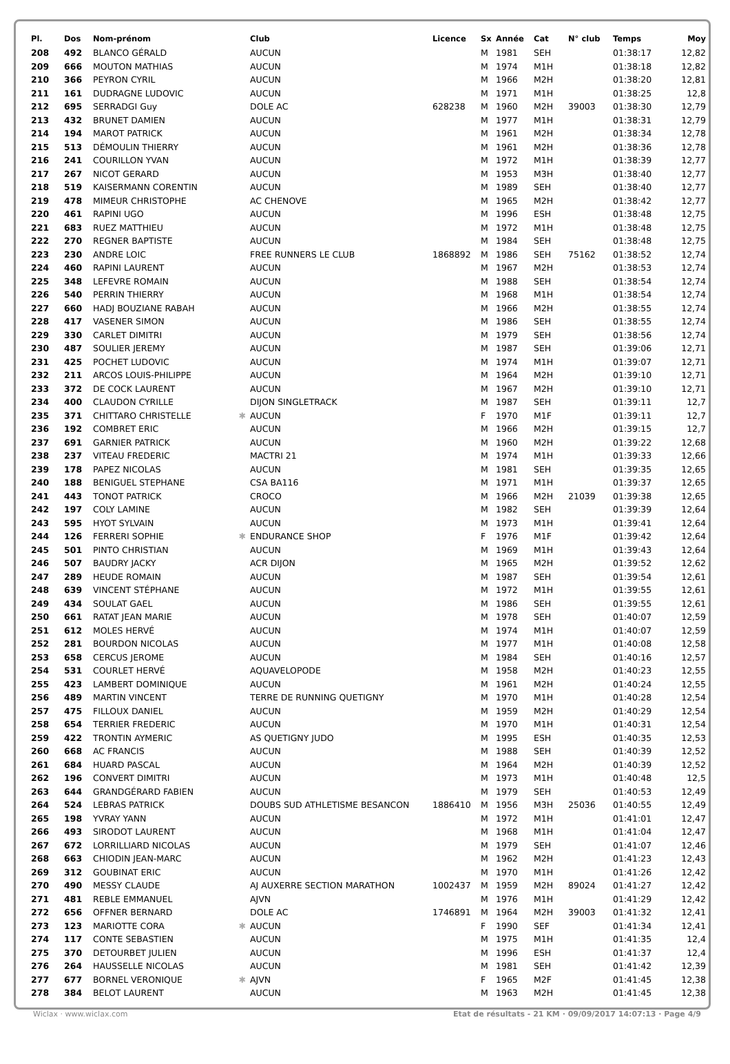| Pl. | Dos | Nom-prénom | | Club | Licence | Sx | Année | Cat | N° club | Temps | Moy |
| --- | --- | --- | --- | --- | --- | --- | --- | --- | --- | --- | --- |
| 208 | 492 | BLANCO GÉRALD | | AUCUN | | M | 1981 | SEH | | 01:38:17 | 12,82 |
| 209 | 666 | MOUTON MATHIAS | | AUCUN | | M | 1974 | M1H | | 01:38:18 | 12,82 |
| 210 | 366 | PEYRON CYRIL | | AUCUN | | M | 1966 | M2H | | 01:38:20 | 12,81 |
| 211 | 161 | DUDRAGNE LUDOVIC | | AUCUN | | M | 1971 | M1H | | 01:38:25 | 12,8 |
| 212 | 695 | SERRADGI Guy | | DOLE AC | 628238 | M | 1960 | M2H | 39003 | 01:38:30 | 12,79 |
| 213 | 432 | BRUNET DAMIEN | | AUCUN | | M | 1977 | M1H | | 01:38:31 | 12,79 |
| 214 | 194 | MAROT PATRICK | | AUCUN | | M | 1961 | M2H | | 01:38:34 | 12,78 |
| 215 | 513 | DÉMOULIN THIERRY | | AUCUN | | M | 1961 | M2H | | 01:38:36 | 12,78 |
| 216 | 241 | COURILLON YVAN | | AUCUN | | M | 1972 | M1H | | 01:38:39 | 12,77 |
| 217 | 267 | NICOT GERARD | | AUCUN | | M | 1953 | M3H | | 01:38:40 | 12,77 |
| 218 | 519 | KAISERMANN CORENTIN | | AUCUN | | M | 1989 | SEH | | 01:38:40 | 12,77 |
| 219 | 478 | MIMEUR CHRISTOPHE | | AC CHENOVE | | M | 1965 | M2H | | 01:38:42 | 12,77 |
| 220 | 461 | RAPINI UGO | | AUCUN | | M | 1996 | ESH | | 01:38:48 | 12,75 |
| 221 | 683 | RUEZ MATTHIEU | | AUCUN | | M | 1972 | M1H | | 01:38:48 | 12,75 |
| 222 | 270 | REGNER BAPTISTE | | AUCUN | | M | 1984 | SEH | | 01:38:48 | 12,75 |
| 223 | 230 | ANDRE LOIC | | FREE RUNNERS LE CLUB | 1868892 | M | 1986 | SEH | 75162 | 01:38:52 | 12,74 |
| 224 | 460 | RAPINI LAURENT | | AUCUN | | M | 1967 | M2H | | 01:38:53 | 12,74 |
| 225 | 348 | LEFEVRE ROMAIN | | AUCUN | | M | 1988 | SEH | | 01:38:54 | 12,74 |
| 226 | 540 | PERRIN THIERRY | | AUCUN | | M | 1968 | M1H | | 01:38:54 | 12,74 |
| 227 | 660 | HADJ BOUZIANE RABAH | | AUCUN | | M | 1966 | M2H | | 01:38:55 | 12,74 |
| 228 | 417 | VASENER SIMON | | AUCUN | | M | 1986 | SEH | | 01:38:55 | 12,74 |
| 229 | 330 | CARLET DIMITRI | | AUCUN | | M | 1979 | SEH | | 01:38:56 | 12,74 |
| 230 | 487 | SOULIER JEREMY | | AUCUN | | M | 1987 | SEH | | 01:39:06 | 12,71 |
| 231 | 425 | POCHET LUDOVIC | | AUCUN | | M | 1974 | M1H | | 01:39:07 | 12,71 |
| 232 | 211 | ARCOS LOUIS-PHILIPPE | | AUCUN | | M | 1964 | M2H | | 01:39:10 | 12,71 |
| 233 | 372 | DE COCK LAURENT | | AUCUN | | M | 1967 | M2H | | 01:39:10 | 12,71 |
| 234 | 400 | CLAUDON CYRILLE | | DIJON SINGLETRACK | | M | 1987 | SEH | | 01:39:11 | 12,7 |
| 235 | 371 | CHITTARO CHRISTELLE | ✱ | AUCUN | | F | 1970 | M1F | | 01:39:11 | 12,7 |
| 236 | 192 | COMBRET ERIC | | AUCUN | | M | 1966 | M2H | | 01:39:15 | 12,7 |
| 237 | 691 | GARNIER PATRICK | | AUCUN | | M | 1960 | M2H | | 01:39:22 | 12,68 |
| 238 | 237 | VITEAU FREDERIC | | MACTRI 21 | | M | 1974 | M1H | | 01:39:33 | 12,66 |
| 239 | 178 | PAPEZ NICOLAS | | AUCUN | | M | 1981 | SEH | | 01:39:35 | 12,65 |
| 240 | 188 | BENIGUEL STEPHANE | | CSA BA116 | | M | 1971 | M1H | | 01:39:37 | 12,65 |
| 241 | 443 | TONOT PATRICK | | CROCO | | M | 1966 | M2H | 21039 | 01:39:38 | 12,65 |
| 242 | 197 | COLY LAMINE | | AUCUN | | M | 1982 | SEH | | 01:39:39 | 12,64 |
| 243 | 595 | HYOT SYLVAIN | | AUCUN | | M | 1973 | M1H | | 01:39:41 | 12,64 |
| 244 | 126 | FERRERI SOPHIE | ✱ | ENDURANCE SHOP | | F | 1976 | M1F | | 01:39:42 | 12,64 |
| 245 | 501 | PINTO CHRISTIAN | | AUCUN | | M | 1969 | M1H | | 01:39:43 | 12,64 |
| 246 | 507 | BAUDRY JACKY | | ACR DIJON | | M | 1965 | M2H | | 01:39:52 | 12,62 |
| 247 | 289 | HEUDE ROMAIN | | AUCUN | | M | 1987 | SEH | | 01:39:54 | 12,61 |
| 248 | 639 | VINCENT STÉPHANE | | AUCUN | | M | 1972 | M1H | | 01:39:55 | 12,61 |
| 249 | 434 | SOULAT GAEL | | AUCUN | | M | 1986 | SEH | | 01:39:55 | 12,61 |
| 250 | 661 | RATAT JEAN MARIE | | AUCUN | | M | 1978 | SEH | | 01:40:07 | 12,59 |
| 251 | 612 | MOLES HERVÉ | | AUCUN | | M | 1974 | M1H | | 01:40:07 | 12,59 |
| 252 | 281 | BOURDON NICOLAS | | AUCUN | | M | 1977 | M1H | | 01:40:08 | 12,58 |
| 253 | 658 | CERCUS JEROME | | AUCUN | | M | 1984 | SEH | | 01:40:16 | 12,57 |
| 254 | 531 | COURLET HERVÉ | | AQUAVELOPODE | | M | 1958 | M2H | | 01:40:23 | 12,55 |
| 255 | 423 | LAMBERT DOMINIQUE | | AUCUN | | M | 1961 | M2H | | 01:40:24 | 12,55 |
| 256 | 489 | MARTIN VINCENT | | TERRE DE RUNNING QUETIGNY | | M | 1970 | M1H | | 01:40:28 | 12,54 |
| 257 | 475 | FILLOUX DANIEL | | AUCUN | | M | 1959 | M2H | | 01:40:29 | 12,54 |
| 258 | 654 | TERRIER FREDERIC | | AUCUN | | M | 1970 | M1H | | 01:40:31 | 12,54 |
| 259 | 422 | TRONTIN AYMERIC | | AS QUETIGNY JUDO | | M | 1995 | ESH | | 01:40:35 | 12,53 |
| 260 | 668 | AC FRANCIS | | AUCUN | | M | 1988 | SEH | | 01:40:39 | 12,52 |
| 261 | 684 | HUARD PASCAL | | AUCUN | | M | 1964 | M2H | | 01:40:39 | 12,52 |
| 262 | 196 | CONVERT DIMITRI | | AUCUN | | M | 1973 | M1H | | 01:40:48 | 12,5 |
| 263 | 644 | GRANDGÉRARD FABIEN | | AUCUN | | M | 1979 | SEH | | 01:40:53 | 12,49 |
| 264 | 524 | LEBRAS PATRICK | | DOUBS SUD ATHLETISME BESANCON | 1886410 | M | 1956 | M3H | 25036 | 01:40:55 | 12,49 |
| 265 | 198 | YVRAY YANN | | AUCUN | | M | 1972 | M1H | | 01:41:01 | 12,47 |
| 266 | 493 | SIRODOT LAURENT | | AUCUN | | M | 1968 | M1H | | 01:41:04 | 12,47 |
| 267 | 672 | LORRILLIARD NICOLAS | | AUCUN | | M | 1979 | SEH | | 01:41:07 | 12,46 |
| 268 | 663 | CHIODIN JEAN-MARC | | AUCUN | | M | 1962 | M2H | | 01:41:23 | 12,43 |
| 269 | 312 | GOUBINAT ERIC | | AUCUN | | M | 1970 | M1H | | 01:41:26 | 12,42 |
| 270 | 490 | MESSY CLAUDE | | AJ AUXERRE SECTION MARATHON | 1002437 | M | 1959 | M2H | 89024 | 01:41:27 | 12,42 |
| 271 | 481 | REBLE EMMANUEL | | AJVN | | M | 1976 | M1H | | 01:41:29 | 12,42 |
| 272 | 656 | OFFNER BERNARD | | DOLE AC | 1746891 | M | 1964 | M2H | 39003 | 01:41:32 | 12,41 |
| 273 | 123 | MARIOTTE CORA | ✱ | AUCUN | | F | 1990 | SEF | | 01:41:34 | 12,41 |
| 274 | 117 | CONTE SEBASTIEN | | AUCUN | | M | 1975 | M1H | | 01:41:35 | 12,4 |
| 275 | 370 | DETOURBET JULIEN | | AUCUN | | M | 1996 | ESH | | 01:41:37 | 12,4 |
| 276 | 264 | HAUSSELLE NICOLAS | | AUCUN | | M | 1981 | SEH | | 01:41:42 | 12,39 |
| 277 | 677 | BORNEL VERONIQUE | ✱ | AJVN | | F | 1965 | M2F | | 01:41:45 | 12,38 |
| 278 | 384 | BELOT LAURENT | | AUCUN | | M | 1963 | M2H | | 01:41:45 | 12,38 |
Wiclax · www.wiclax.com Etat de résultats - 21 KM · 09/09/2017 14:07:13 · Page 4/9